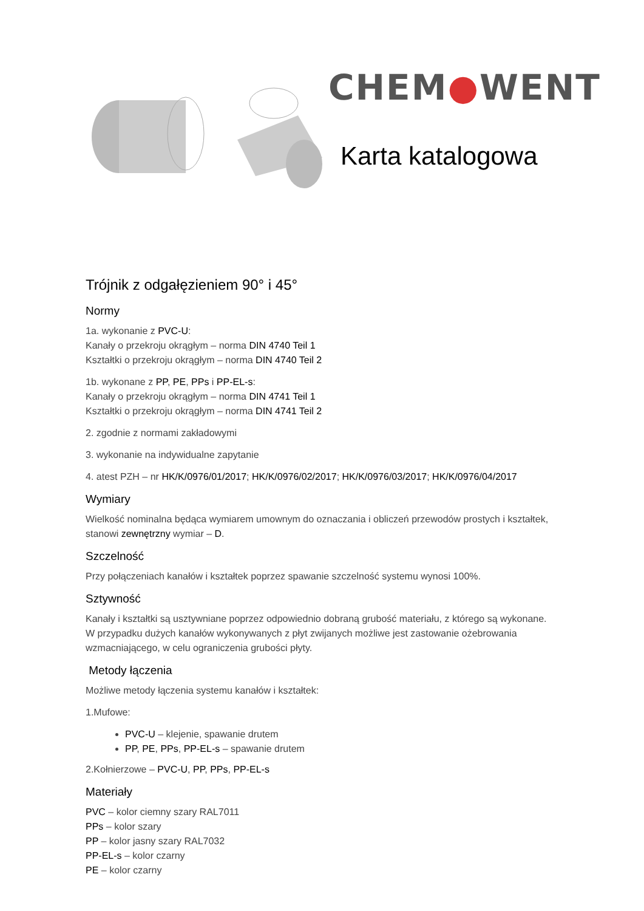CHEM●WENT
Karta katalogowa
Trójnik z odgałęzieniem 90° i 45°
Normy
1a. wykonanie z PVC-U:
Kanały o przekroju okrągłym – norma DIN 4740 Teil 1
Kształtki o przekroju okrągłym – norma DIN 4740 Teil 2
1b. wykonane z PP, PE, PPs i PP-EL-s:
Kanały o przekroju okrągłym – norma DIN 4741 Teil 1
Kształtki o przekroju okrągłym – norma DIN 4741 Teil 2
2. zgodnie z normami zakładowymi
3. wykonanie na indywidualne zapytanie
4. atest PZH – nr HK/K/0976/01/2017; HK/K/0976/02/2017; HK/K/0976/03/2017; HK/K/0976/04/2017
Wymiary
Wielkość nominalna będąca wymiarem umownym do oznaczania i obliczeń przewodów prostych i kształtek, stanowi zewnętrzny wymiar – D.
Szczelność
Przy połączeniach kanałów i kształtek poprzez spawanie szczelność systemu wynosi 100%.
Sztywność
Kanały i kształtki są usztywniane poprzez odpowiednio dobraną grubość materiału, z którego są wykonane.
W przypadku dużych kanałów wykonywanych z płyt zwijanych możliwe jest zastowanie ożebrowania wzmacniającego, w celu ograniczenia grubości płyty.
Metody łączenia
Możliwe metody łączenia systemu kanałów i kształtek:
1.Mufowe:
PVC-U – klejenie, spawanie drutem
PP, PE, PPs, PP-EL-s – spawanie drutem
2.Kołnierzowe – PVC-U, PP, PPs, PP-EL-s
Materiały
PVC – kolor ciemny szary RAL7011
PPs – kolor szary
PP – kolor jasny szary RAL7032
PP-EL-s – kolor czarny
PE – kolor czarny